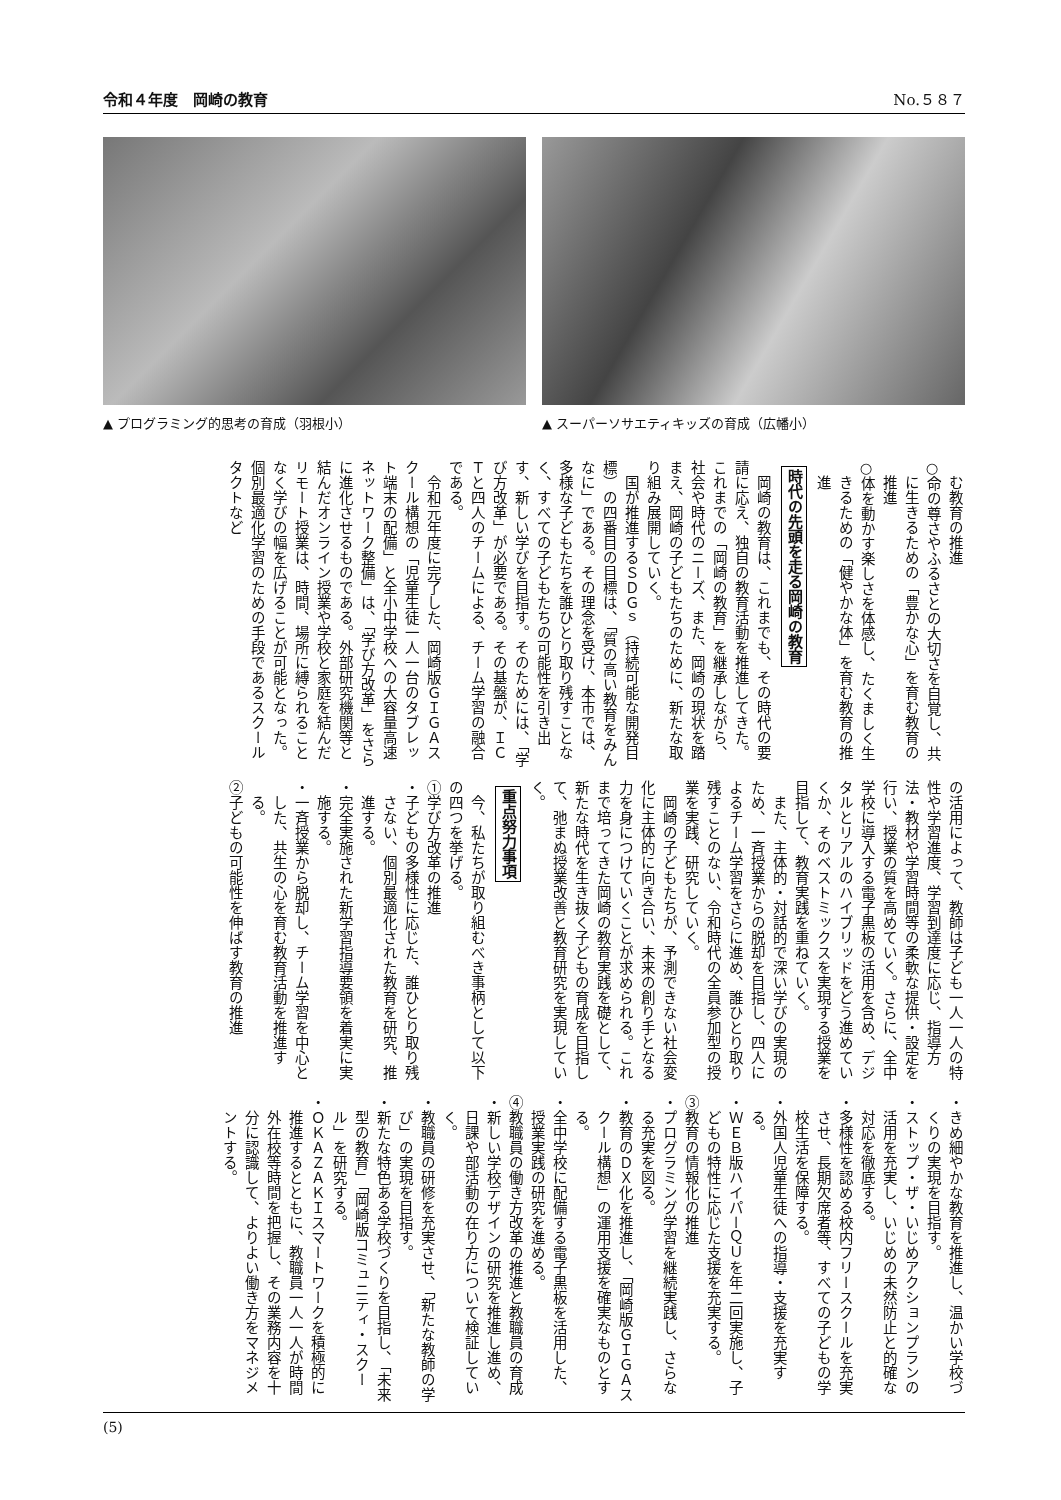令和４年度　岡崎の教育 No.５８７
▲ プログラミング的思考の育成（羽根小） ▲ スーパーソサエティキッズの育成（広幡小）
む教育の推進
○命の尊さやふるさとの大切さを自覚し、共に生きるための「豊かな心」を育む教育の推進
○体を動かす楽しさを体感し、たくましく生きるための「健やかな体」を育む教育の推進
時代の先頭を走る岡崎の教育
岡崎の教育は、これまでも、その時代の要請に応え、独自の教育活動を推進してきた。これまでの「岡崎の教育」を継承しながら、社会や時代のニーズ、また、岡崎の現状を踏まえ、岡崎の子どもたちのために、新たな取り組み展開していく。
国が推進するＳＤＧｓ（持続可能な開発目標）の四番目の目標は、「質の高い教育をみんなに」である。その理念を受け、本市では、多様な子どもたちを誰ひとり取り残すことなく、すべての子どもたちの可能性を引き出す、新しい学びを目指す。そのためには、「学び方改革」が必要である。その基盤が、ＩＣＴと四人のチームによる、チーム学習の融合である。
令和元年度に完了した、岡崎版ＧＩＧＡスクール構想の「児童生徒一人一台のタブレット端末の配備」と全小中学校への大容量高速ネットワーク整備」は、「学び方改革」をさらに進化させるものである。外部研究機関等と結んだオンライン授業や学校と家庭を結んだリモート授業は、時間、場所に縛られることなく学びの幅を広げることが可能となった。個別最適化学習のための手段であるスクールタクトなど
の活用によって、教師は子ども一人一人の特性や学習進度、学習到達度に応じ、指導方法・教材や学習時間等の柔軟な提供・設定を行い、授業の質を高めていく。さらに、全中学校に導入する電子黒板の活用を含め、デジタルとリアルのハイブリッドをどう進めていくか、そのベストミックスを実現する授業を目指して、教育実践を重ねていく。
また、主体的・対話的で深い学びの実現のため、一斉授業からの脱却を目指し、四人によるチーム学習をさらに進め、誰ひとり取り残すことのない、令和時代の全員参加型の授業を実践、研究していく。
岡崎の子どもたちが、予測できない社会変化に主体的に向き合い、未来の創り手となる力を身につけていくことが求められる。これまで培ってきた岡崎の教育実践を礎として、新たな時代を生き抜く子どもの育成を目指して、弛まぬ授業改善と教育研究を実現していく。
重点努力事項
今、私たちが取り組むべき事柄として以下の四つを挙げる。
①学び方改革の推進
・子どもの多様性に応じた、誰ひとり取り残さない、個別最適化された教育を研究、推進する。
・完全実施された新学習指導要領を着実に実施する。
・一斉授業から脱却し、チーム学習を中心とした、共生の心を育む教育活動を推進する。
②子どもの可能性を伸ばす教育の推進
・きめ細やかな教育を推進し、温かい学校づくりの実現を目指す。
・ストップ・ザ・いじめアクションプランの活用を充実し、いじめの未然防止と的確な対応を徹底する。
・多様性を認める校内フリースクールを充実させ、長期欠席者等、すべての子どもの学校生活を保障する。
・外国人児童生徒への指導・支援を充実する。
・ＷＥＢ版ハイパーＱＵを年二回実施し、子どもの特性に応じた支援を充実する。
③教育の情報化の推進
・プログラミング学習を継続実践し、さらなる充実を図る。
・教育のＤＸ化を推進し、「岡崎版ＧＩＧＡスクール構想」の運用支援を確実なものとする。
・全中学校に配備する電子黒板を活用した、授業実践の研究を進める。
④教職員の働き方改革の推進と教職員の育成
・新しい学校デザインの研究を推進し進め、日課や部活動の在り方について検証していく。
・教職員の研修を充実させ、「新たな教師の学び」の実現を目指す。
・新たな特色ある学校づくりを目指し、「未来型の教育」「岡崎版コミュニティ・スクール」を研究する。
・ＯＫＡＺＡＫＩスマートワークを積極的に推進するとともに、教職員一人一人が時間外在校等時間を把握し、その業務内容を十分に認識して、よりよい働き方をマネジメントする。
(5)